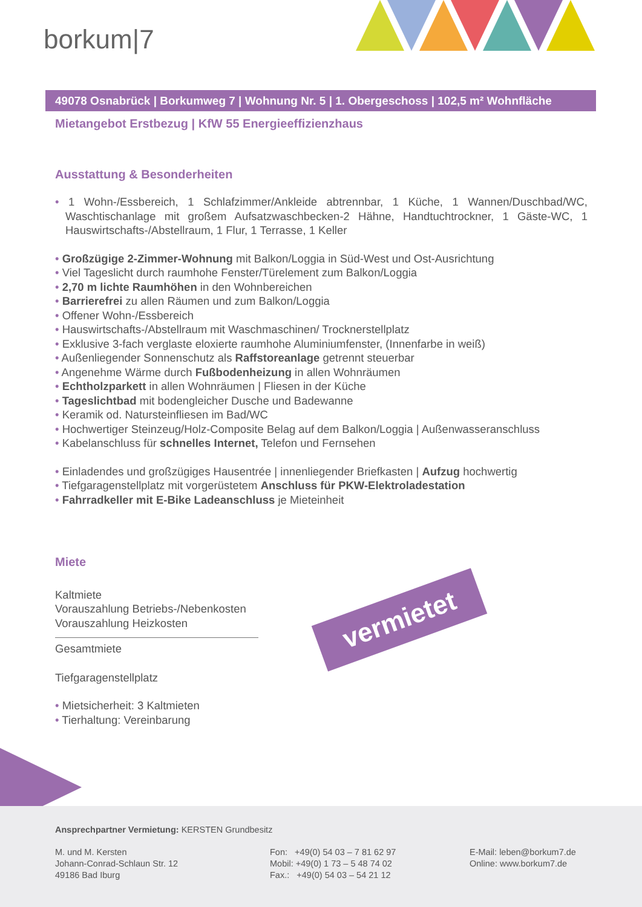borkum|7
49078 Osnabrück | Borkumweg 7 | Wohnung Nr. 5 | 1. Obergeschoss | 102,5 m² Wohnfläche
Mietangebot Erstbezug | KfW 55 Energieeffizienzhaus
Ausstattung & Besonderheiten
• 1 Wohn-/Essbereich, 1 Schlafzimmer/Ankleide abtrennbar, 1 Küche, 1 Wannen/Duschbad/WC, Waschtischanlage mit großem Aufsatzwaschbecken-2 Hähne, Handtuchtrockner, 1 Gäste-WC, 1 Hauswirtschafts-/Abstellraum, 1 Flur, 1 Terrasse, 1 Keller
• Großzügige 2-Zimmer-Wohnung mit Balkon/Loggia in Süd-West und Ost-Ausrichtung
• Viel Tageslicht durch raumhohe Fenster/Türelement zum Balkon/Loggia
• 2,70 m lichte Raumhöhen in den Wohnbereichen
• Barrierefrei zu allen Räumen und zum Balkon/Loggia
• Offener Wohn-/Essbereich
• Hauswirtschafts-/Abstellraum mit Waschmaschinen/ Trocknerstellplatz
• Exklusive 3-fach verglaste eloxierte raumhohe Aluminiumfenster, (Innenfarbe in weiß)
• Außenliegender Sonnenschutz als Raffstoreanlage getrennt steuerbar
• Angenehme Wärme durch Fußbodenheizung in allen Wohnräumen
• Echtholzparkett in allen Wohnräumen | Fliesen in der Küche
• Tageslichtbad mit bodengleicher Dusche und Badewanne
• Keramik od. Natursteinfliesen im Bad/WC
• Hochwertiger Steinzeug/Holz-Composite Belag auf dem Balkon/Loggia | Außenwasseranschluss
• Kabelanschluss für schnelles Internet, Telefon und Fernsehen
• Einladendes und großzügiges Hausentrée | innenliegender Briefkasten | Aufzug hochwertig
• Tiefgaragenstellplatz mit vorgerüstetem Anschluss für PKW-Elektroladestation
• Fahrradkeller mit E-Bike Ladeanschluss je Mieteinheit
Miete
Kaltmiete
Vorauszahlung Betriebs-/Nebenkosten
Vorauszahlung Heizkosten
Gesamtmiete
Tiefgaragenstellplatz
• Mietsicherheit: 3 Kaltmieten
• Tierhaltung: Vereinbarung
vermietet
Ansprechpartner Vermietung: KERSTEN Grundbesitz
M. und M. Kersten
Johann-Conrad-Schlaun Str. 12
49186 Bad Iburg
Fon: +49(0) 54 03 – 7 81 62 97
Mobil: +49(0) 1 73 – 5 48 74 02
Fax.: +49(0) 54 03 – 54 21 12
E-Mail: leben@borkum7.de
Online: www.borkum7.de